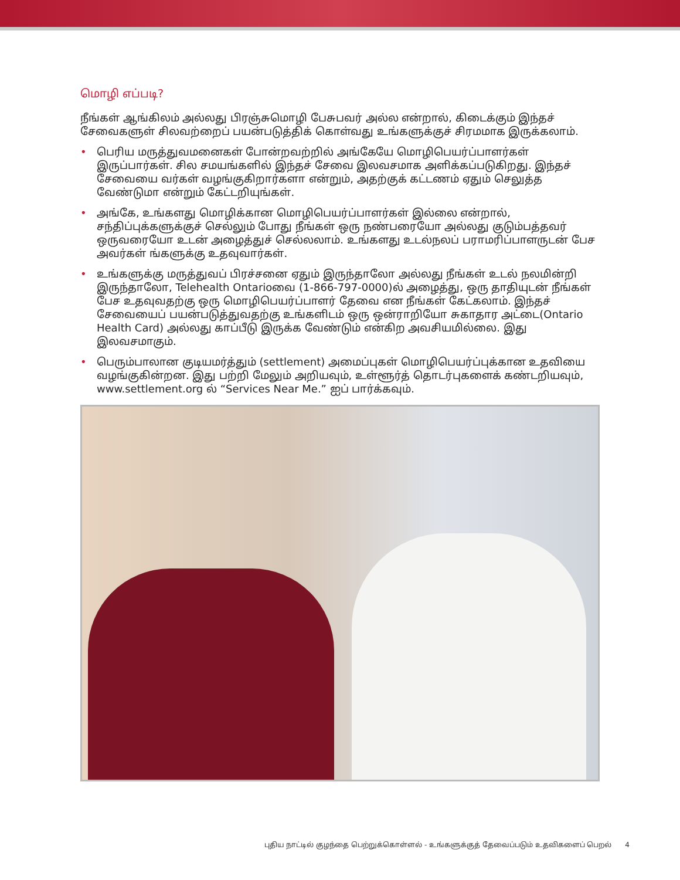மொழி எப்படி?
நீங்கள் ஆங்கிலம் அல்லது பிரஞ்சுமொழி பேசுபவர் அல்ல என்றால், கிடைக்கும் இந்தச் சேவைகளுள் சிலவற்றைப் பயன்படுத்திக் கொள்வது உங்களுக்குச் சிரமமாக இருக்கலாம்.
• பெரிய மருத்துவமனைகள் போன்றவற்றில் அங்கேயே மொழிபெயர்ப்பாளர்கள் இருப்பார்கள். சில சமயங்களில் இந்தச் சேவை இலவசமாக அளிக்கப்படுகிறது. இந்தச் சேவையை வர்கள் வழங்குகிறார்களா என்றும், அதற்குக் கட்டணம் ஏதும் செலுத்த வேண்டுமா என்றும் கேட்டறியுங்கள்.
• அங்கே, உங்களது மொழிக்கான மொழிபெயர்ப்பாளர்கள் இல்லை என்றால், சந்திப்புக்களுக்குச் செல்லும் போது நீங்கள் ஒரு நண்பரையோ அல்லது குடும்பத்தவர் ஒருவரையோ உடன் அழைத்துச் செல்லலாம். உங்களது உடல்நலப் பராமரிப்பாளருடன் பேச அவர்கள் ங்களுக்கு உதவுவார்கள்.
• உங்களுக்கு மருத்துவப் பிரச்சனை ஏதும் இருந்தாலோ அல்லது நீங்கள் உடல் நலமின்றி இருந்தாலோ, Telehealth Ontarioவை (1-866-797-0000)ல் அழைத்து, ஒரு தாதியுடன் நீங்கள் பேச உதவுவதற்கு ஒரு மொழிபெயர்ப்பாளர் தேவை என நீங்கள் கேட்கலாம். இந்தச் சேவையைப் பயன்படுத்துவதற்கு உங்களிடம் ஒரு ஒன்ராறியோ சுகாதார அட்டை(Ontario Health Card) அல்லது காப்பீடு இருக்க வேண்டும் என்கிற அவசியமில்லை. இது இலவசமாகும்.
• பெரும்பாலான குடியமர்த்தும் (settlement) அமைப்புகள் மொழிபெயர்ப்புக்கான உதவியை வழங்குகின்றன. இது பற்றி மேலும் அறியவும், உள்ளூர்த் தொடர்புகளைக் கண்டறியவும், www.settlement.org ல் “Services Near Me.” ஐப் பார்க்கவும்.
புதிய நாட்டில் குழந்தை பெற்றுக்கொள்ளல் - உங்களுக்குத் தேவைப்படும் உதவிகளைப் பெறல் 4